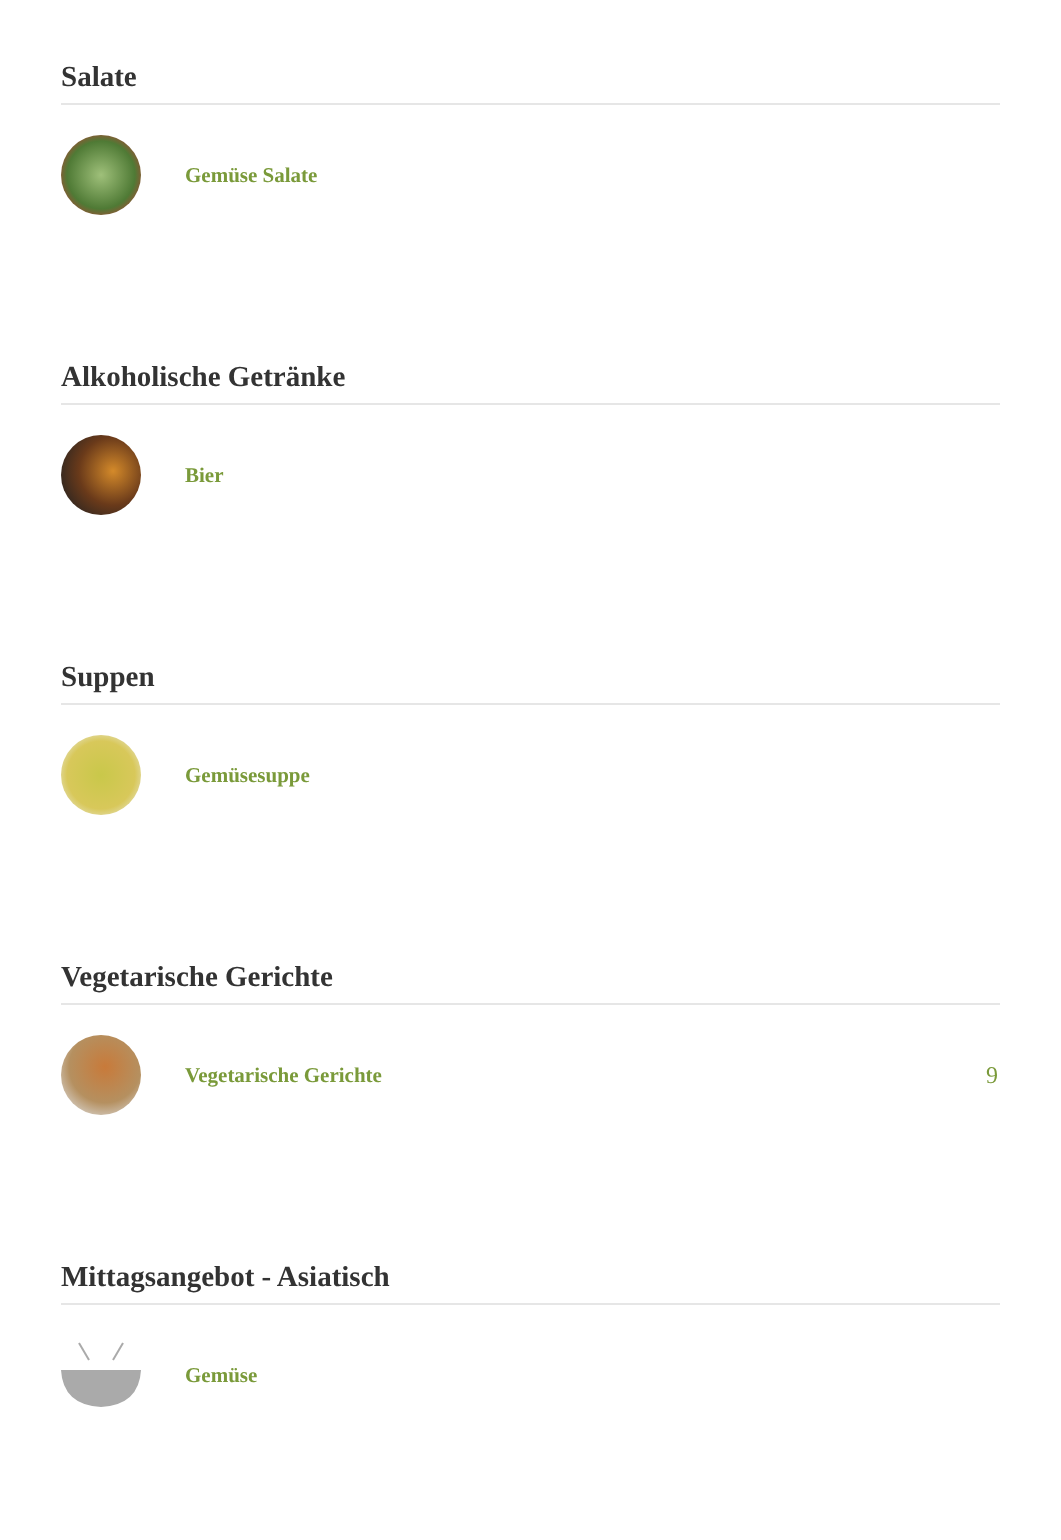Salate
Gemüse Salate
Alkoholische Getränke
Bier
Suppen
Gemüsesuppe
Vegetarische Gerichte
Vegetarische Gerichte 9
Mittagsangebot - Asiatisch
Gemüse